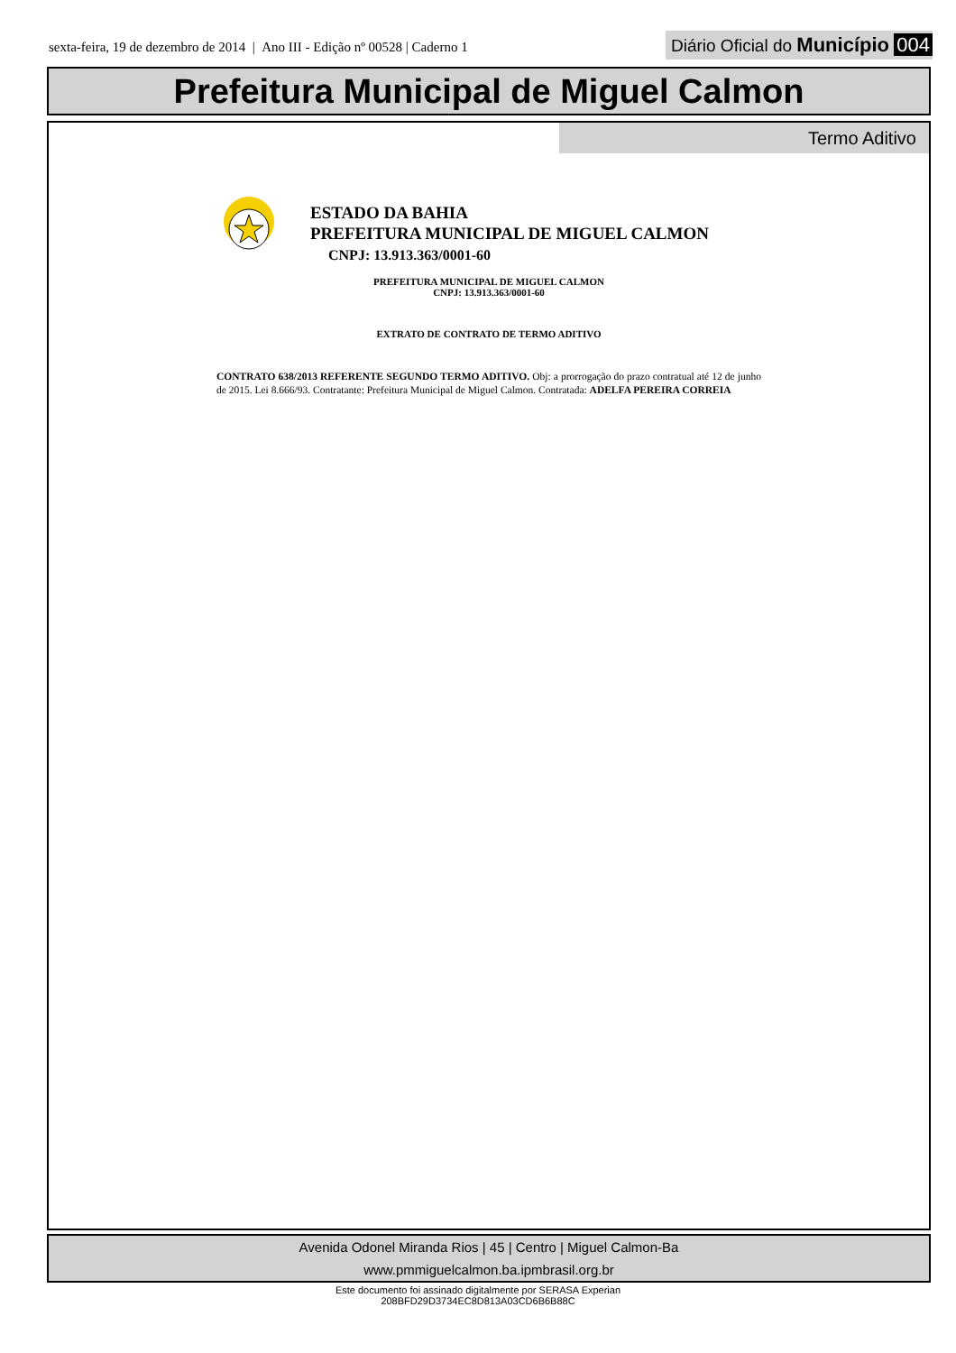sexta-feira, 19 de dezembro de 2014 | Ano III - Edição nº 00528 | Caderno 1
Diário Oficial do Município 004
Prefeitura Municipal de Miguel Calmon
Termo Aditivo
ESTADO DA BAHIA
PREFEITURA MUNICIPAL DE MIGUEL CALMON
CNPJ: 13.913.363/0001-60
PREFEITURA MUNICIPAL DE MIGUEL CALMON
CNPJ: 13.913.363/0001-60
EXTRATO DE CONTRATO DE TERMO ADITIVO
CONTRATO 638/2013 REFERENTE SEGUNDO TERMO ADITIVO. Obj: a prorrogação do prazo contratual até 12 de junho de 2015. Lei 8.666/93. Contratante: Prefeitura Municipal de Miguel Calmon. Contratada: ADELFA PEREIRA CORREIA
Avenida Odonel Miranda Rios | 45 | Centro | Miguel Calmon-Ba
www.pmmiguelcalmon.ba.ipmbrasil.org.br
Este documento foi assinado digitalmente por SERASA Experian
208BFD29D3734EC8D813A03CD6B6B88C